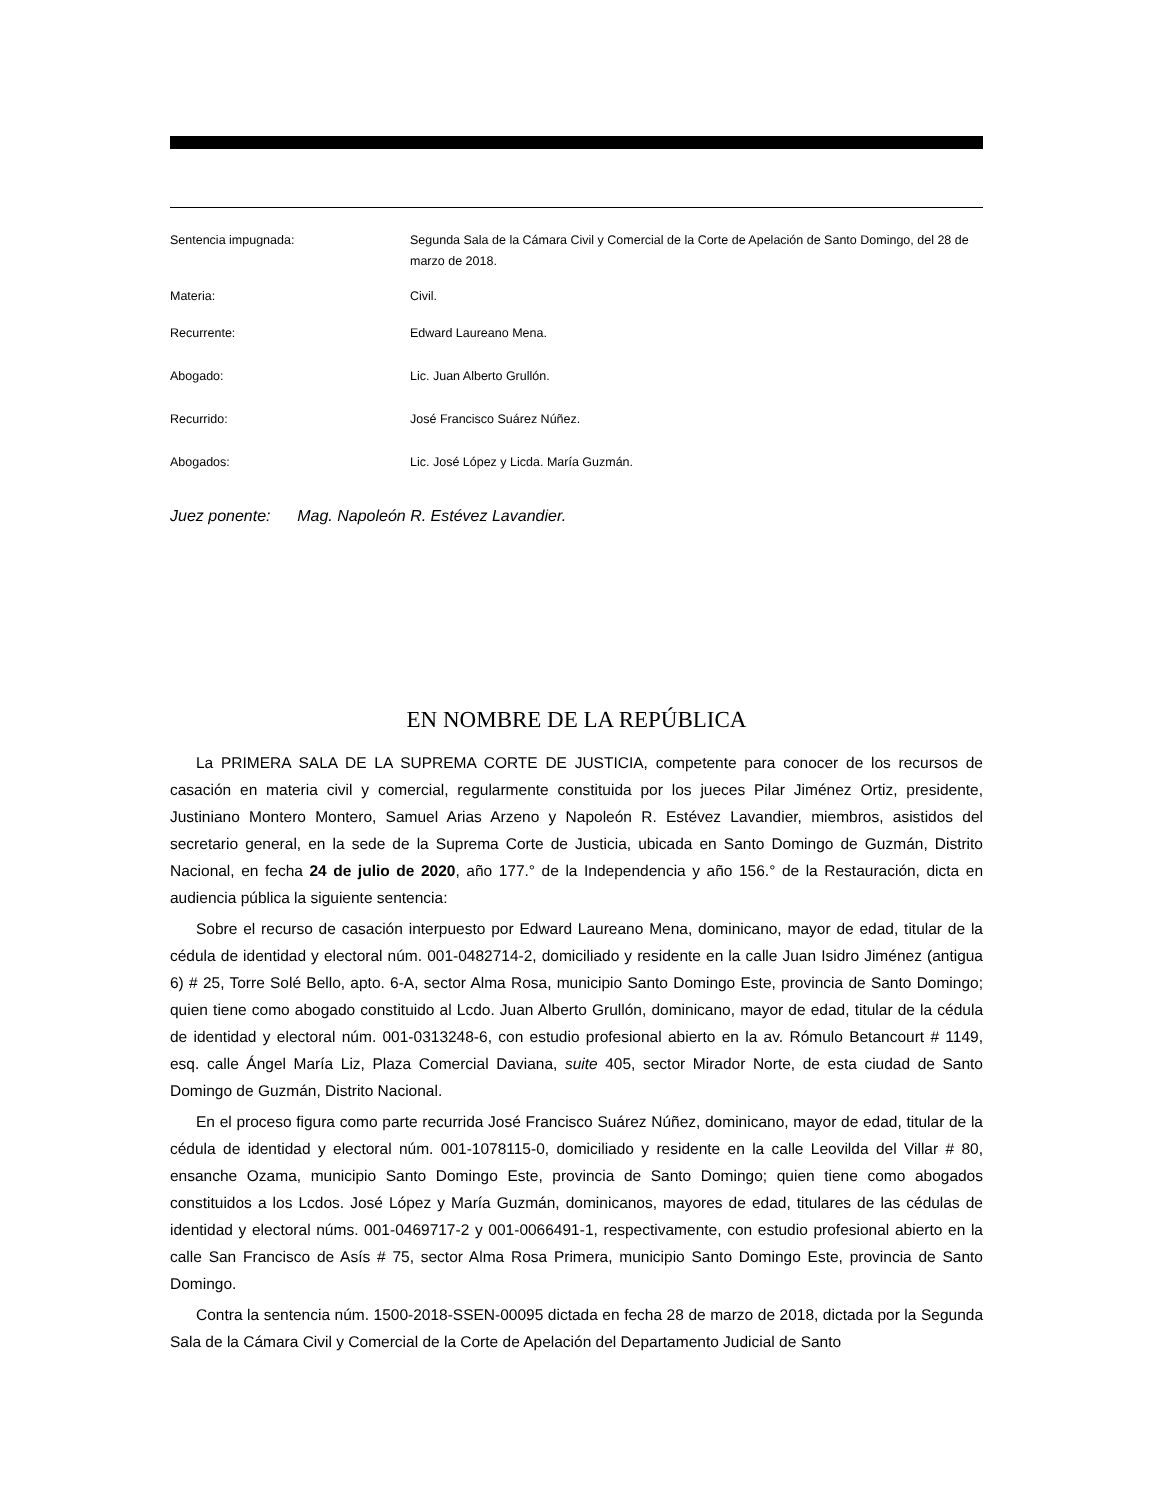Sentencia impugnada: Segunda Sala de la Cámara Civil y Comercial de la Corte de Apelación de Santo Domingo, del 28 de marzo de 2018.
Materia: Civil.
Recurrente: Edward Laureano Mena.
Abogado: Lic. Juan Alberto Grullón.
Recurrido: José Francisco Suárez Núñez.
Abogados: Lic. José López y Licda. María Guzmán.
Juez ponente: Mag. Napoleón R. Estévez Lavandier.
EN NOMBRE DE LA REPÚBLICA
La PRIMERA SALA DE LA SUPREMA CORTE DE JUSTICIA, competente para conocer de los recursos de casación en materia civil y comercial, regularmente constituida por los jueces Pilar Jiménez Ortiz, presidente, Justiniano Montero Montero, Samuel Arias Arzeno y Napoleón R. Estévez Lavandier, miembros, asistidos del secretario general, en la sede de la Suprema Corte de Justicia, ubicada en Santo Domingo de Guzmán, Distrito Nacional, en fecha 24 de julio de 2020, año 177.° de la Independencia y año 156.° de la Restauración, dicta en audiencia pública la siguiente sentencia:
Sobre el recurso de casación interpuesto por Edward Laureano Mena, dominicano, mayor de edad, titular de la cédula de identidad y electoral núm. 001-0482714-2, domiciliado y residente en la calle Juan Isidro Jiménez (antigua 6) # 25, Torre Solé Bello, apto. 6-A, sector Alma Rosa, municipio Santo Domingo Este, provincia de Santo Domingo; quien tiene como abogado constituido al Lcdo. Juan Alberto Grullón, dominicano, mayor de edad, titular de la cédula de identidad y electoral núm. 001-0313248-6, con estudio profesional abierto en la av. Rómulo Betancourt # 1149, esq. calle Ángel María Liz, Plaza Comercial Daviana, suite 405, sector Mirador Norte, de esta ciudad de Santo Domingo de Guzmán, Distrito Nacional.
En el proceso figura como parte recurrida José Francisco Suárez Núñez, dominicano, mayor de edad, titular de la cédula de identidad y electoral núm. 001-1078115-0, domiciliado y residente en la calle Leovilda del Villar # 80, ensanche Ozama, municipio Santo Domingo Este, provincia de Santo Domingo; quien tiene como abogados constituidos a los Lcdos. José López y María Guzmán, dominicanos, mayores de edad, titulares de las cédulas de identidad y electoral núms. 001-0469717-2 y 001-0066491-1, respectivamente, con estudio profesional abierto en la calle San Francisco de Asís # 75, sector Alma Rosa Primera, municipio Santo Domingo Este, provincia de Santo Domingo.
Contra la sentencia núm. 1500-2018-SSEN-00095 dictada en fecha 28 de marzo de 2018, dictada por la Segunda Sala de la Cámara Civil y Comercial de la Corte de Apelación del Departamento Judicial de Santo